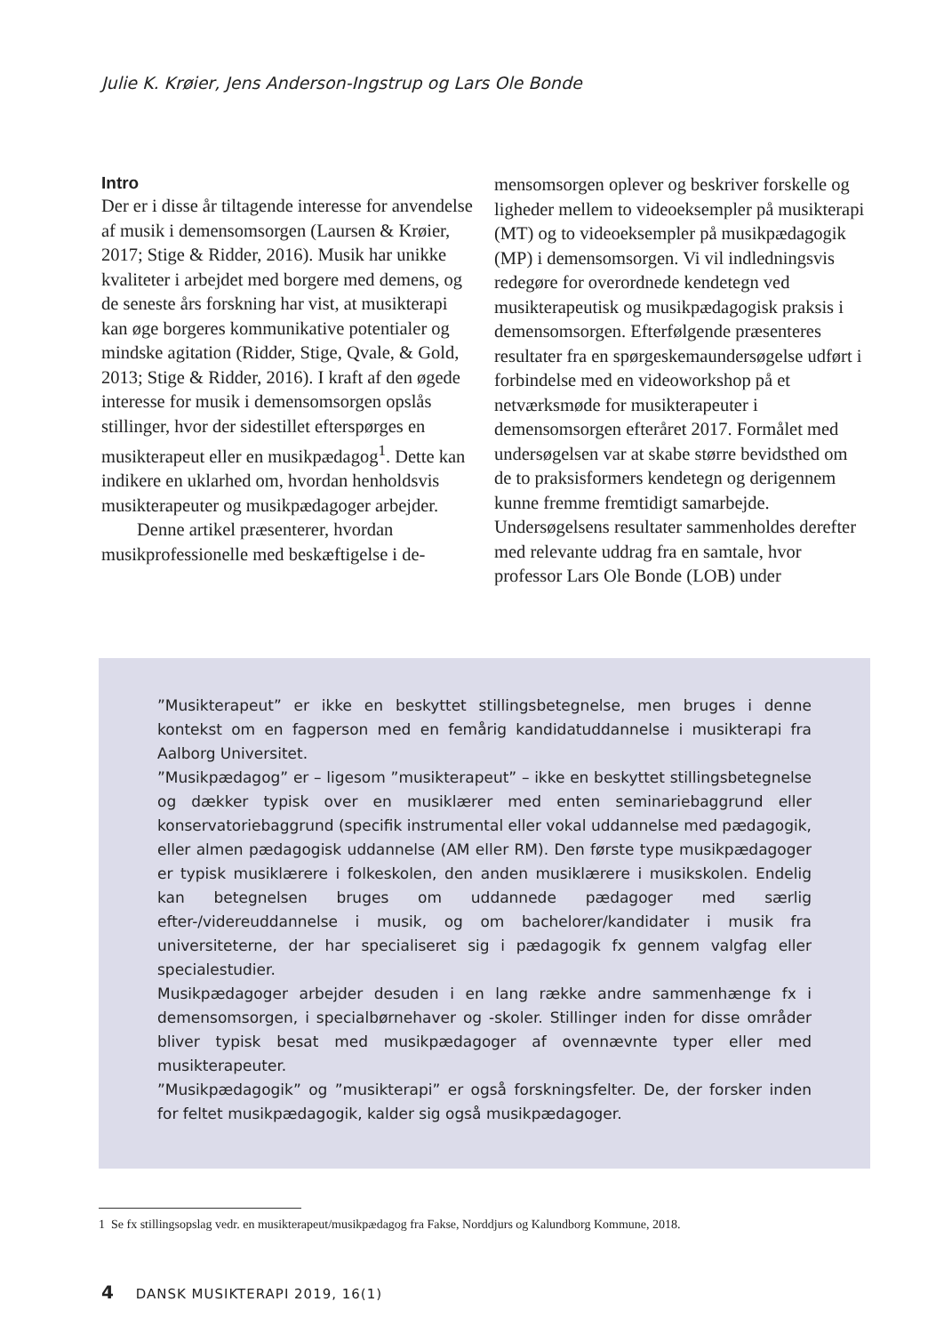Julie K. Krøier, Jens Anderson-Ingstrup og Lars Ole Bonde
Intro
Der er i disse år tiltagende interesse for anvendelse af musik i demensomsorgen (Laursen & Krøier, 2017; Stige & Ridder, 2016). Musik har unikke kvaliteter i arbejdet med borgere med demens, og de seneste års forskning har vist, at musikterapi kan øge borgeres kommunikative potentialer og mindske agitation (Ridder, Stige, Qvale, & Gold, 2013; Stige & Ridder, 2016). I kraft af den øgede interesse for musik i demensomsorgen opslås stillinger, hvor der sidestillet efterspørges en musikterapeut eller en musikpædagog<sup>1</sup>. Dette kan indikere en uklarhed om, hvordan henholdsvis musikterapeuter og musikpædagoger arbejder.
Denne artikel præsenterer, hvordan musikprofessionelle med beskæftigelse i de-
mensomsorgen oplever og beskriver forskelle og ligheder mellem to videoeksempler på musikterapi (MT) og to videoeksempler på musikpædagogik (MP) i demensomsorgen. Vi vil indledningsvis redegøre for overordnede kendetegn ved musikterapeutisk og musikpædagogisk praksis i demensomsorgen. Efterfølgende præsenteres resultater fra en spørgeskemaundersøgelse udført i forbindelse med en videoworkshop på et netværksmøde for musikterapeuter i demensomsorgen efteråret 2017. Formålet med undersøgelsen var at skabe større bevidsthed om de to praksisformers kendetegn og derigennem kunne fremme fremtidigt samarbejde. Undersøgelsens resultater sammenholdes derefter med relevante uddrag fra en samtale, hvor professor Lars Ole Bonde (LOB) under
”Musikterapeut” er ikke en beskyttet stillingsbetegnelse, men bruges i denne kontekst om en fagperson med en femårig kandidatuddannelse i musikterapi fra Aalborg Universitet.
”Musikpædagog” er – ligesom ”musikterapeut” – ikke en beskyttet stillingsbetegnelse og dækker typisk over en musiklærer med enten seminariebaggrund eller konservatoriebaggrund (specifik instrumental eller vokal uddannelse med pædagogik, eller almen pædagogisk uddannelse (AM eller RM). Den første type musikpædagoger er typisk musiklærere i folkeskolen, den anden musiklærere i musikskolen. Endelig kan betegnelsen bruges om uddannede pædagoger med særlig efter-/videreuddannelse i musik, og om bachelorer/kandidater i musik fra universiteterne, der har specialiseret sig i pædagogik fx gennem valgfag eller specialestudier.
Musikpædagoger arbejder desuden i en lang række andre sammenhænge fx i demensomsorgen, i specialbørnehaver og -skoler. Stillinger inden for disse områder bliver typisk besat med musikpædagoger af ovennævnte typer eller med musikterapeuter.
”Musikpædagogik” og ”musikterapi” er også forskningsfelter. De, der forsker inden for feltet musikpædagogik, kalder sig også musikpædagoger.
1 Se fx stillingsopslag vedr. en musikterapeut/musikpædagog fra Fakse, Norddjurs og Kalundborg Kommune, 2018.
4 DANSK MUSIKTERAPI 2019, 16(1)